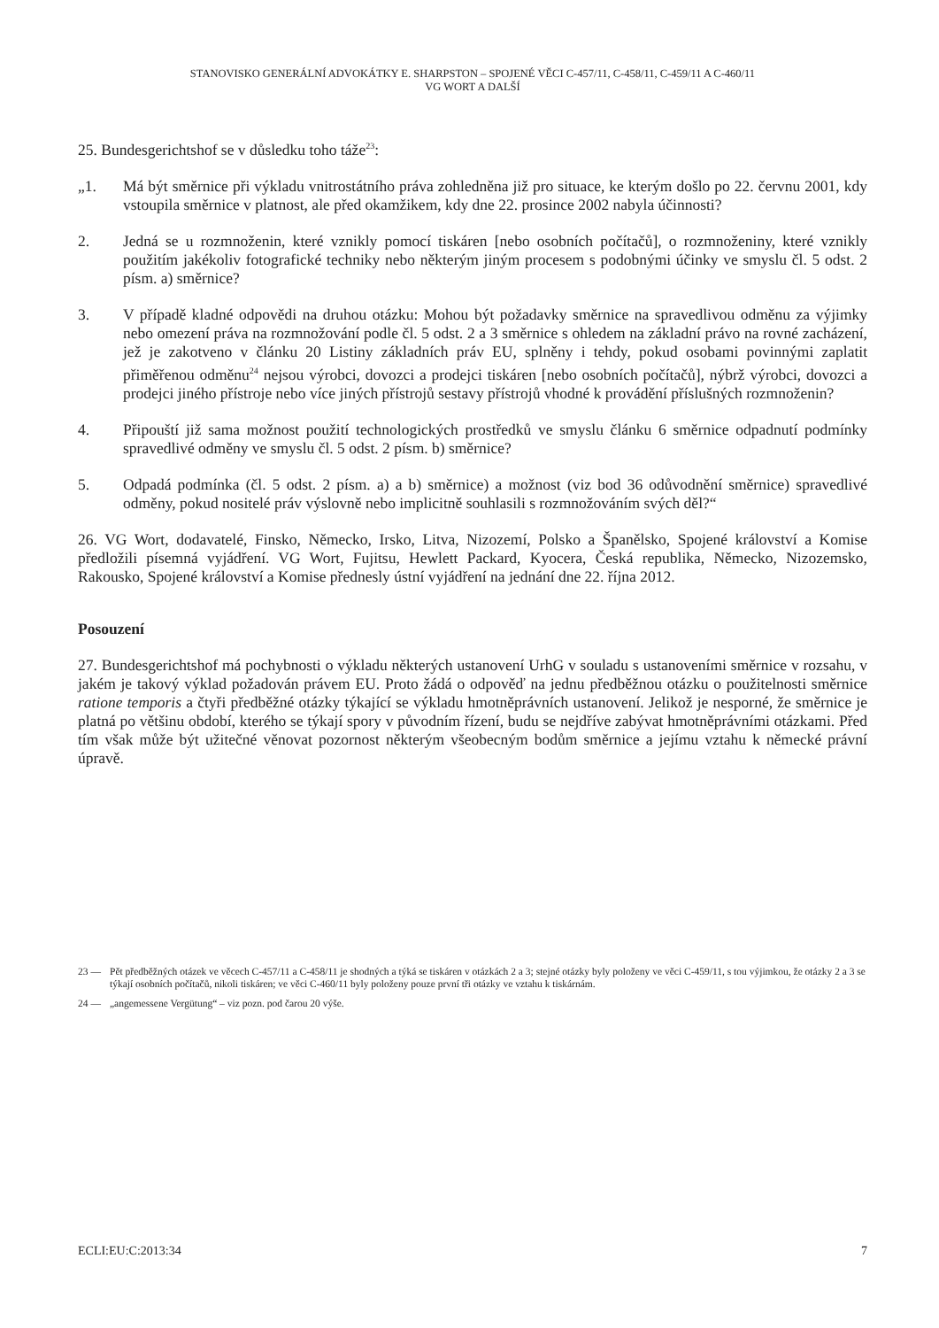STANOVISKO GENERÁLNÍ ADVOKÁTKY E. SHARPSTON – SPOJENÉ VĚCI C-457/11, C-458/11, C-459/11 A C-460/11
VG WORT A DALŠÍ
25. Bundesgerichtshof se v důsledku toho táže<sup>23</sup>:
„1. Má být směrnice při výkladu vnitrostátního práva zohledněna již pro situace, ke kterým došlo po 22. červnu 2001, kdy vstoupila směrnice v platnost, ale před okamžikem, kdy dne 22. prosince 2002 nabyla účinnosti?
2. Jedná se u rozmnoženin, které vznikly pomocí tiskáren [nebo osobních počítačů], o rozmnoženiny, které vznikly použitím jakékoliv fotografické techniky nebo některým jiným procesem s podobnými účinky ve smyslu čl. 5 odst. 2 písm. a) směrnice?
3. V případě kladné odpovědi na druhou otázku: Mohou být požadavky směrnice na spravedlivou odměnu za výjimky nebo omezení práva na rozmnožování podle čl. 5 odst. 2 a 3 směrnice s ohledem na základní právo na rovné zacházení, jež je zakotveno v článku 20 Listiny základních práv EU, splněny i tehdy, pokud osobami povinnými zaplatit přiměřenou odměnu<sup>24</sup> nejsou výrobci, dovozci a prodejci tiskáren [nebo osobních počítačů], nýbrž výrobci, dovozci a prodejci jiného přístroje nebo více jiných přístrojů sestavy přístrojů vhodné k provádění příslušných rozmnoženin?
4. Připouští již sama možnost použití technologických prostředků ve smyslu článku 6 směrnice odpadnutí podmínky spravedlivé odměny ve smyslu čl. 5 odst. 2 písm. b) směrnice?
5. Odpadá podmínka (čl. 5 odst. 2 písm. a) a b) směrnice) a možnost (viz bod 36 odůvodnění směrnice) spravedlivé odměny, pokud nositelé práv výslovně nebo implicitně souhlasili s rozmnožováním svých děl?“
26. VG Wort, dodavatelé, Finsko, Německo, Irsko, Litva, Nizozemí, Polsko a Španělsko, Spojené království a Komise předložili písemná vyjádření. VG Wort, Fujitsu, Hewlett Packard, Kyocera, Česká republika, Německo, Nizozemsko, Rakousko, Spojené království a Komise přednesly ústní vyjádření na jednání dne 22. října 2012.
Posouzení
27. Bundesgerichtshof má pochybnosti o výkladu některých ustanovení UrhG v souladu s ustanoveními směrnice v rozsahu, v jakém je takový výklad požadován právem EU. Proto žádá o odpověď na jednu předběžnou otázku o použitelnosti směrnice ratione temporis a čtyři předběžné otázky týkající se výkladu hmotněprávních ustanovení. Jelikož je nesporné, že směrnice je platná po většinu období, kterého se týkají spory v původním řízení, budu se nejdříve zabývat hmotněprávními otázkami. Před tím však může být užitečné věnovat pozornost některým všeobecným bodům směrnice a jejímu vztahu k německé právní úpravě.
23 — Pět předběžných otázek ve věcech C-457/11 a C-458/11 je shodných a týká se tiskáren v otázkách 2 a 3; stejné otázky byly položeny ve věci C-459/11, s tou výjimkou, že otázky 2 a 3 se týkají osobních počítačů, nikoli tiskáren; ve věci C-460/11 byly položeny pouze první tři otázky ve vztahu k tiskárnám.
24 — „angemessene Vergütung“ – viz pozn. pod čarou 20 výše.
ECLI:EU:C:2013:34 7